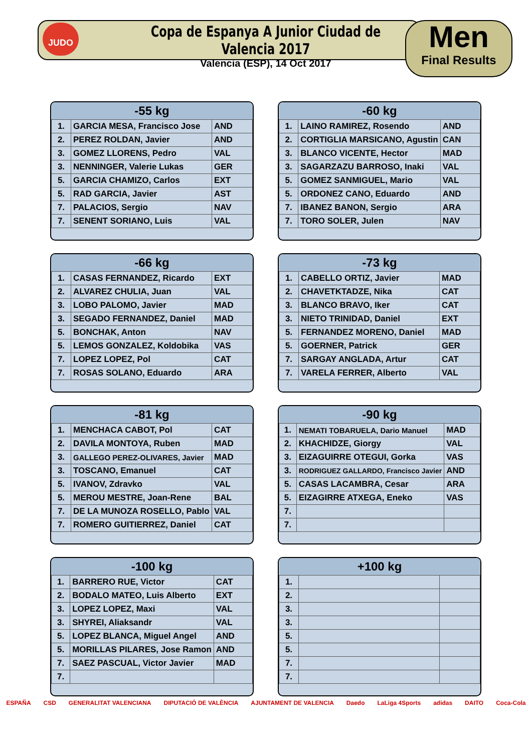JUDO
Copa de Espanya A Junior Ciudad de Valencia 2017
Valencia (ESP), 14 Oct 2017
Men
Final Results
| -55 kg | | |
| --- | --- | --- |
| 1. | GARCIA MESA, Francisco Jose | AND |
| 2. | PEREZ ROLDAN, Javier | AND |
| 3. | GOMEZ LLORENS, Pedro | VAL |
| 3. | NENNINGER, Valerie Lukas | GER |
| 5. | GARCIA CHAMIZO, Carlos | EXT |
| 5. | RAD GARCIA, Javier | AST |
| 7. | PALACIOS, Sergio | NAV |
| 7. | SENENT SORIANO, Luis | VAL |
| -60 kg | | |
| --- | --- | --- |
| 1. | LAINO RAMIREZ, Rosendo | AND |
| 2. | CORTIGLIA MARSICANO, Agustin | CAN |
| 3. | BLANCO VICENTE, Hector | MAD |
| 3. | SAGARZAZU BARROSO, Inaki | VAL |
| 5. | GOMEZ SANMIGUEL, Mario | VAL |
| 5. | ORDONEZ CANO, Eduardo | AND |
| 7. | IBANEZ BANON, Sergio | ARA |
| 7. | TORO SOLER, Julen | NAV |
| -66 kg | | |
| --- | --- | --- |
| 1. | CASAS FERNANDEZ, Ricardo | EXT |
| 2. | ALVAREZ CHULIA, Juan | VAL |
| 3. | LOBO PALOMO, Javier | MAD |
| 3. | SEGADO FERNANDEZ, Daniel | MAD |
| 5. | BONCHAK, Anton | NAV |
| 5. | LEMOS GONZALEZ, Koldobika | VAS |
| 7. | LOPEZ LOPEZ, Pol | CAT |
| 7. | ROSAS SOLANO, Eduardo | ARA |
| -73 kg | | |
| --- | --- | --- |
| 1. | CABELLO ORTIZ, Javier | MAD |
| 2. | CHAVETKTADZE, Nika | CAT |
| 3. | BLANCO BRAVO, Iker | CAT |
| 3. | NIETO TRINIDAD, Daniel | EXT |
| 5. | FERNANDEZ MORENO, Daniel | MAD |
| 5. | GOERNER, Patrick | GER |
| 7. | SARGAY ANGLADA, Artur | CAT |
| 7. | VARELA FERRER, Alberto | VAL |
| -81 kg | | |
| --- | --- | --- |
| 1. | MENCHACA CABOT, Pol | CAT |
| 2. | DAVILA MONTOYA, Ruben | MAD |
| 3. | GALLEGO PEREZ-OLIVARES, Javier | MAD |
| 3. | TOSCANO, Emanuel | CAT |
| 5. | IVANOV, Zdravko | VAL |
| 5. | MEROU MESTRE, Joan-Rene | BAL |
| 7. | DE LA MUNOZA ROSELLO, Pablo | VAL |
| 7. | ROMERO GUITIERREZ, Daniel | CAT |
| -90 kg | | |
| --- | --- | --- |
| 1. | NEMATI TOBARUELA, Dario Manuel | MAD |
| 2. | KHACHIDZE, Giorgy | VAL |
| 3. | EIZAGUIRRE OTEGUI, Gorka | VAS |
| 3. | RODRIGUEZ GALLARDO, Francisco Javier | AND |
| 5. | CASAS LACAMBRA, Cesar | ARA |
| 5. | EIZAGIRRE ATXEGA, Eneko | VAS |
| 7. | | |
| 7. | | |
| -100 kg | | |
| --- | --- | --- |
| 1. | BARRERO RUE, Victor | CAT |
| 2. | BODALO MATEO, Luis Alberto | EXT |
| 3. | LOPEZ LOPEZ, Maxi | VAL |
| 3. | SHYREI, Aliaksandr | VAL |
| 5. | LOPEZ BLANCA, Miguel Angel | AND |
| 5. | MORILLAS PILARES, Jose Ramon | AND |
| 7. | SAEZ PASCUAL, Victor Javier | MAD |
| 7. | | |
| +100 kg | | |
| --- | --- | --- |
| 1. | | |
| 2. | | |
| 3. | | |
| 3. | | |
| 5. | | |
| 5. | | |
| 7. | | |
| 7. | | |
ESPAÑA CSD GENERALITAT VALENCIANA DIPUTACIÓ DE VALÈNCIA AJUNTAMENT DE VALENCIA Daedo LaLiga 4Sports adidas DAITO Coca-Cola